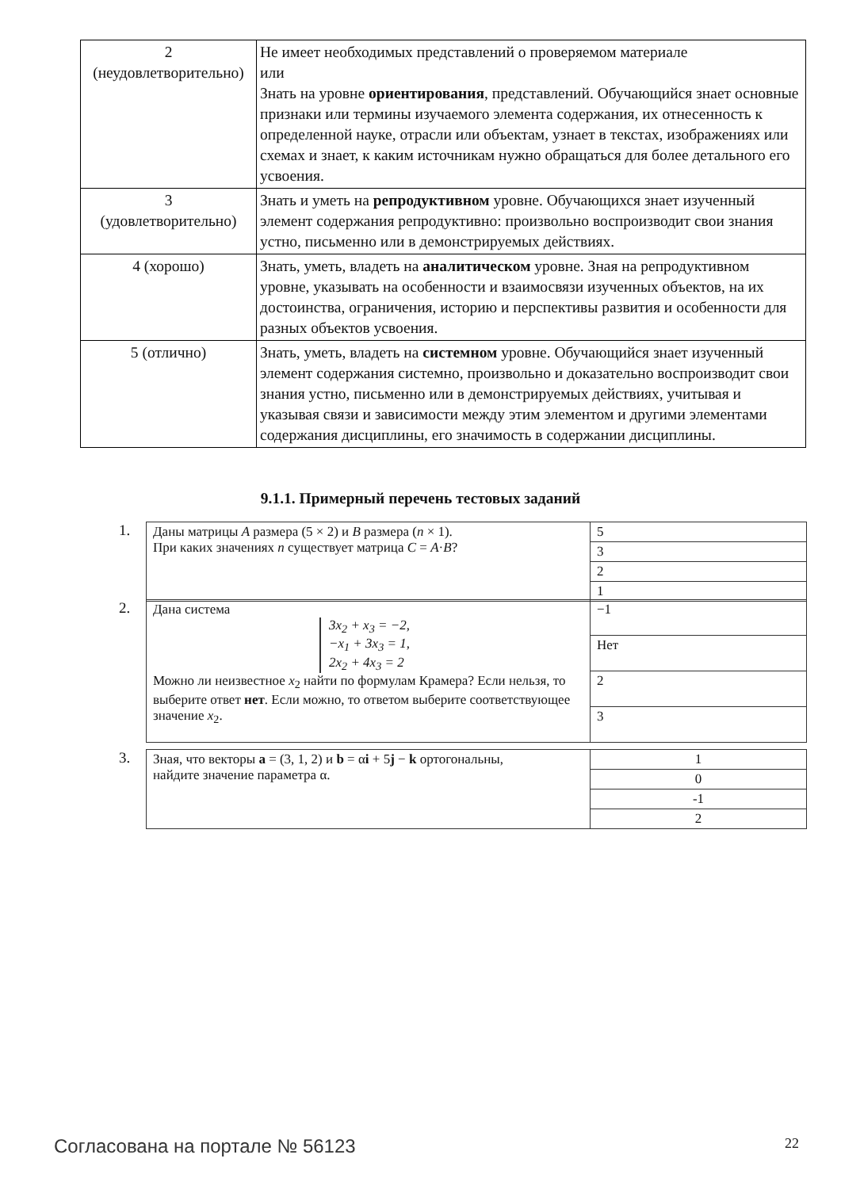| 2 (неудовлетворительно) | Не имеет необходимых представлений о проверяемом материале или Знать на уровне ориентирования , представлений. Обучающийся знает основные признаки или термины изучаемого элемента содержания, их отнесенность к определенной науке, отрасли или объектам, узнает в текстах, изображениях или схемах и знает, к каким источникам нужно обращаться для более детального его усвоения. |
| 3 (удовлетворительно) | Знать и уметь на репродуктивном уровне. Обучающихся знает изученный элемент содержания репродуктивно: произвольно воспроизводит свои знания устно, письменно или в демонстрируемых действиях. |
| 4 (хорошо) | Знать, уметь, владеть на аналитическом уровне. Зная на репродуктивном уровне, указывать на особенности и взаимосвязи изученных объектов, на их достоинства, ограничения, историю и перспективы развития и особенности для разных объектов усвоения. |
| 5 (отлично) | Знать, уметь, владеть на системном уровне. Обучающийся знает изученный элемент содержания системно, произвольно и доказательно воспроизводит свои знания устно, письменно или в демонстрируемых действиях, учитывая и указывая связи и зависимости между этим элементом и другими элементами содержания дисциплины, его значимость в содержании дисциплины. |
9.1.1. Примерный перечень тестовых заданий
1.
| Даны матрицы A размера (5 × 2) и B размера ( n × 1). При каких значениях n существует матрица C = A · B ? | 5 |
| | 3 |
| | 2 |
| | 1 |
2.
| Дана система 3x<sub>2</sub> + x<sub>3</sub> = −2, −x<sub>1</sub> + 3x<sub>3</sub> = 1, 2x<sub>2</sub> + 4x<sub>3</sub> = 2 Можно ли неизвестное x<sub>2</sub> найти по формулам Крамера? Если нельзя, то выберите ответ нет . Если можно, то ответом выберите соответствующее значение x<sub>2</sub>. | −1 |
| | Нет |
| | 2 |
| | 3 |
3.
| Зная, что векторы a = (3, 1, 2) и b = α i + 5 j − k ортогональны, найдите значение параметра α. | 1 |
| | 0 |
| | -1 |
| | 2 |
Согласована на портале № 56123 22